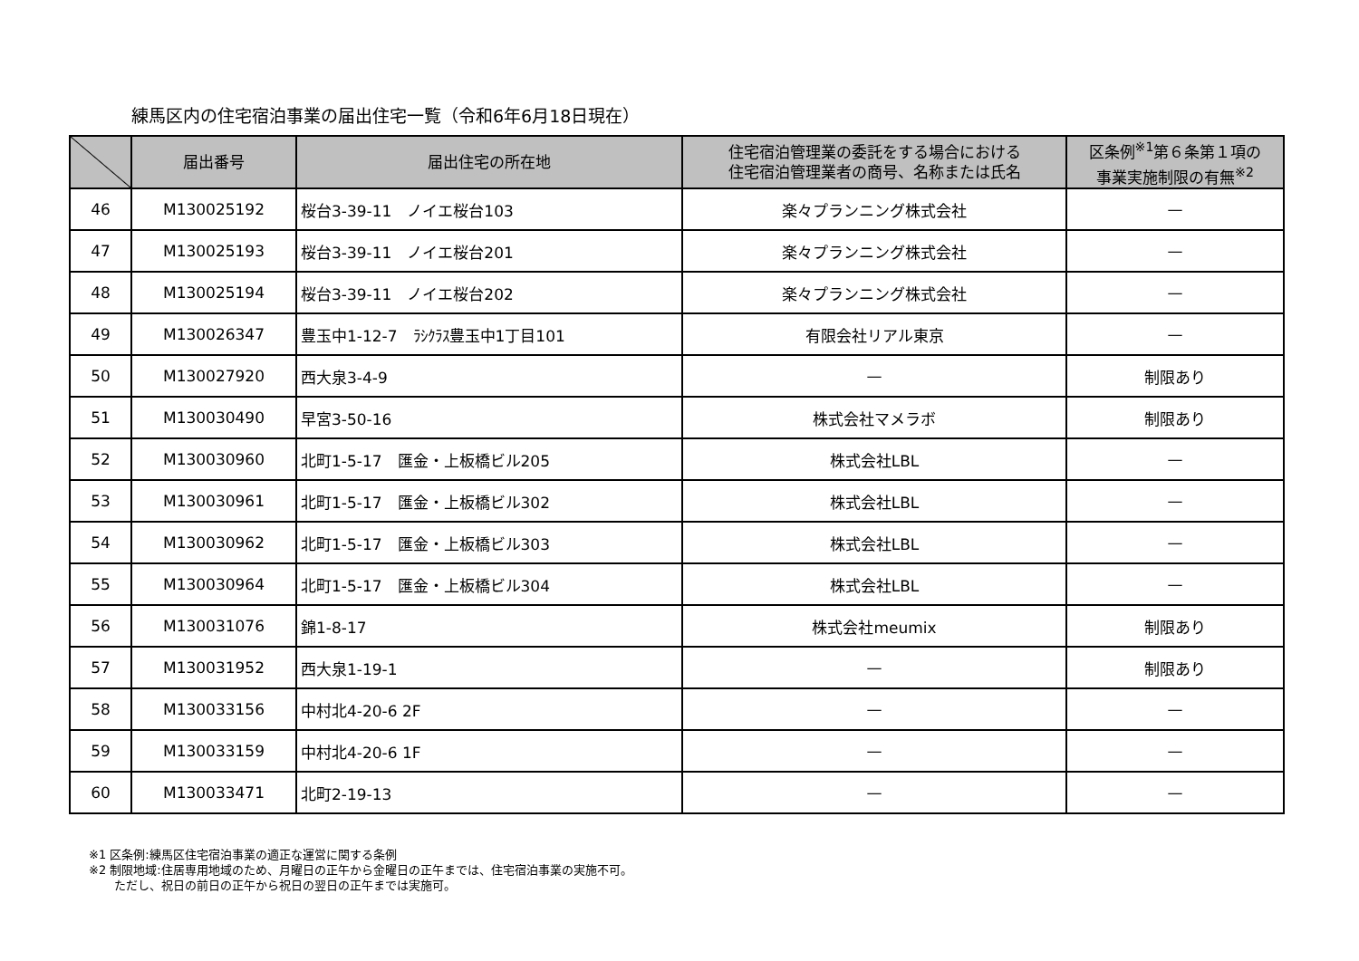練馬区内の住宅宿泊事業の届出住宅一覧（令和6年6月18日現在）
| | 届出番号 | 届出住宅の所在地 | 住宅宿泊管理業の委託をする場合における 住宅宿泊管理業者の商号、名称または氏名 | 区条例<sup>※1</sup>第６条第１項の 事業実施制限の有無<sup>※2</sup> |
| --- | --- | --- | --- | --- |
| 46 | M130025192 | 桜台3-39-11 ノイエ桜台103 | 楽々プランニング株式会社 | — |
| 47 | M130025193 | 桜台3-39-11 ノイエ桜台201 | 楽々プランニング株式会社 | — |
| 48 | M130025194 | 桜台3-39-11 ノイエ桜台202 | 楽々プランニング株式会社 | — |
| 49 | M130026347 | 豊玉中1-12-7 ﾗｼｸﾗｽ豊玉中1丁目101 | 有限会社リアル東京 | — |
| 50 | M130027920 | 西大泉3-4-9 | — | 制限あり |
| 51 | M130030490 | 早宮3-50-16 | 株式会社マメラボ | 制限あり |
| 52 | M130030960 | 北町1-5-17 匯金・上板橋ビル205 | 株式会社LBL | — |
| 53 | M130030961 | 北町1-5-17 匯金・上板橋ビル302 | 株式会社LBL | — |
| 54 | M130030962 | 北町1-5-17 匯金・上板橋ビル303 | 株式会社LBL | — |
| 55 | M130030964 | 北町1-5-17 匯金・上板橋ビル304 | 株式会社LBL | — |
| 56 | M130031076 | 錦1-8-17 | 株式会社meumix | 制限あり |
| 57 | M130031952 | 西大泉1-19-1 | — | 制限あり |
| 58 | M130033156 | 中村北4-20-6 2F | — | — |
| 59 | M130033159 | 中村北4-20-6 1F | — | — |
| 60 | M130033471 | 北町2-19-13 | — | — |
※1 区条例:練馬区住宅宿泊事業の適正な運営に関する条例
※2 制限地域:住居専用地域のため、月曜日の正午から金曜日の正午までは、住宅宿泊事業の実施不可。
ただし、祝日の前日の正午から祝日の翌日の正午までは実施可。